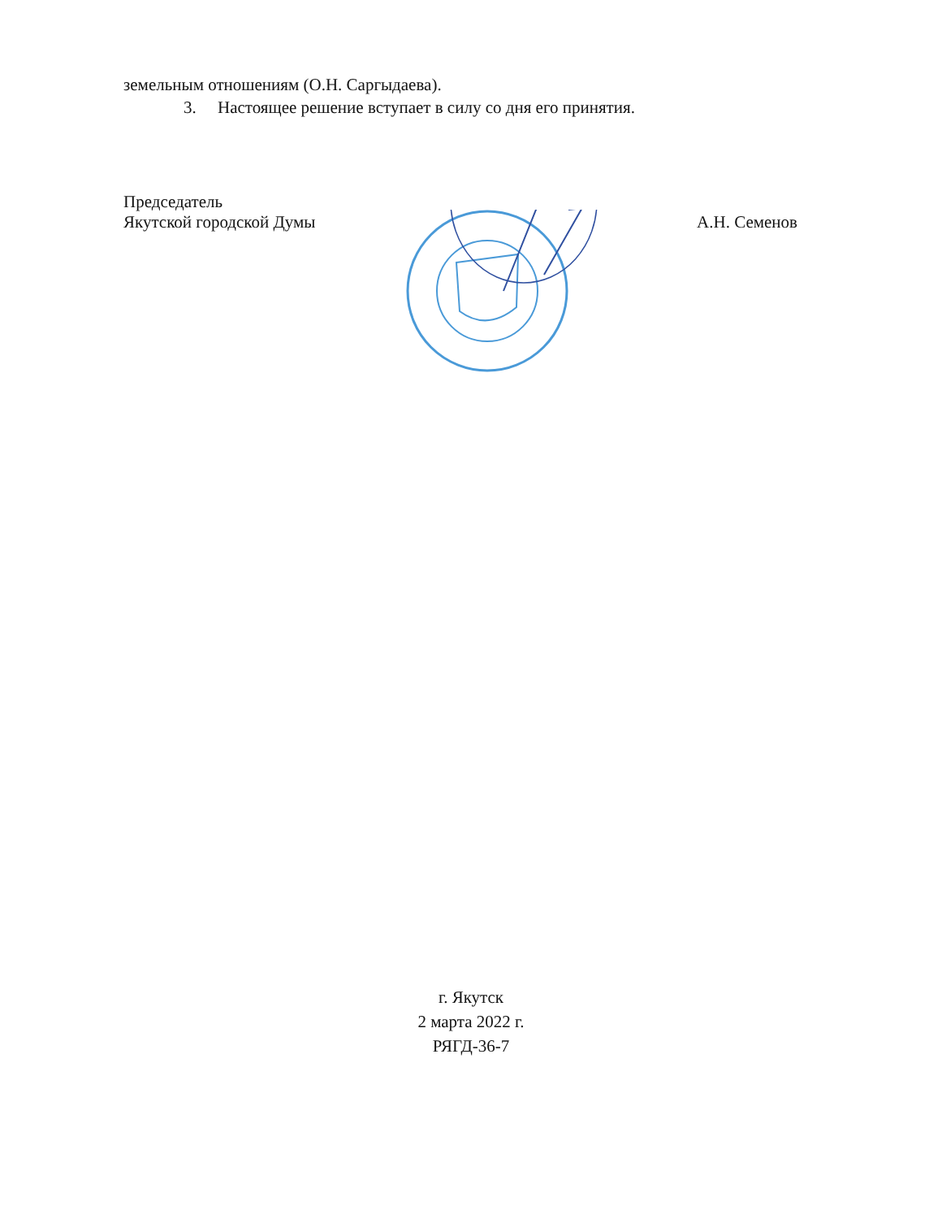земельным отношениям (О.Н. Саргыдаева).
3. Настоящее решение вступает в силу со дня его принятия.
Председатель
Якутской городской Думы
А.Н. Семенов
г. Якутск
2 марта 2022 г.
РЯГД-36-7